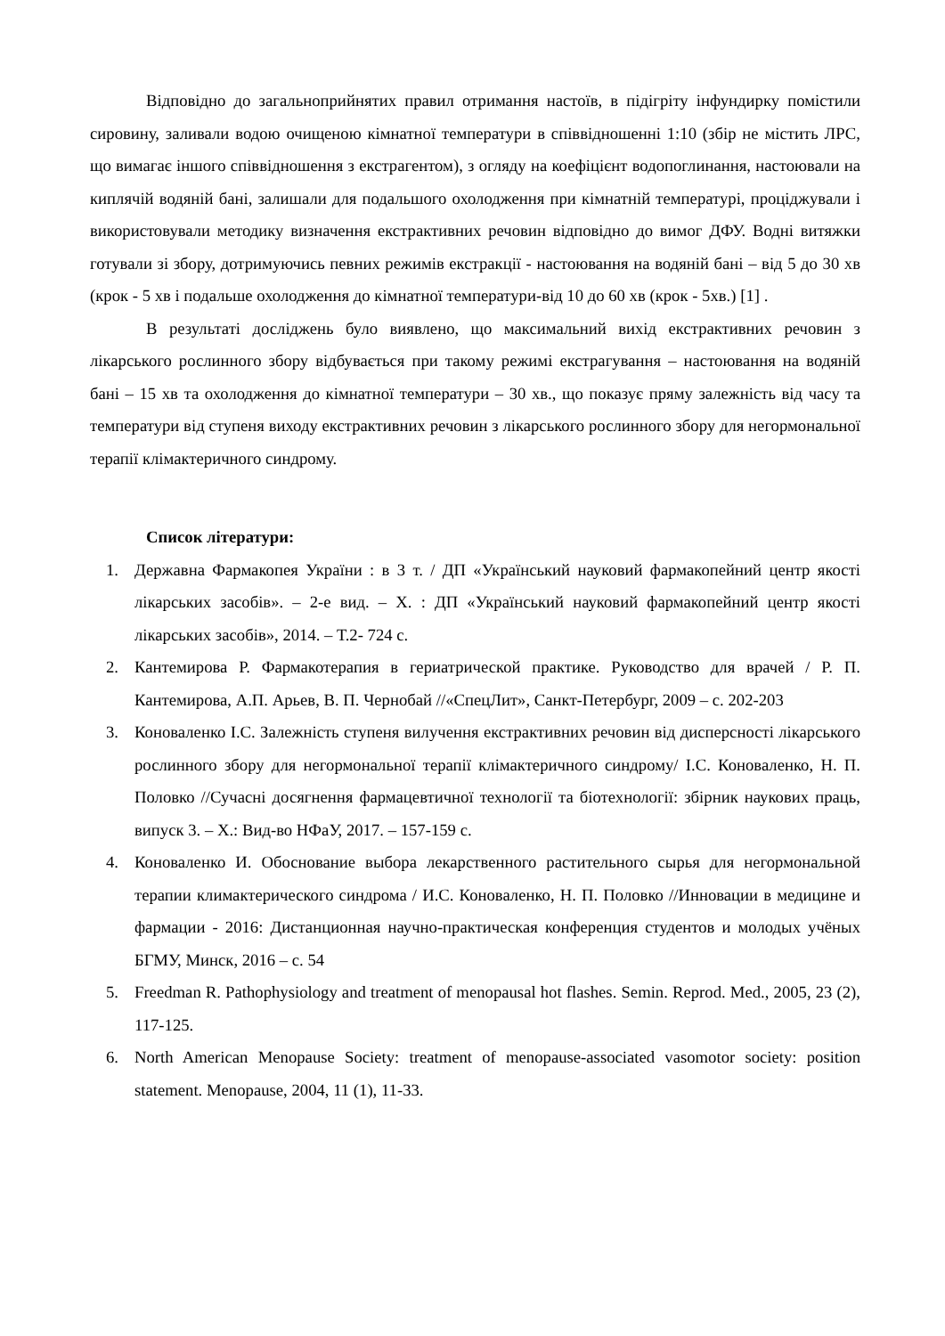Відповідно до загальноприйнятих правил отримання настоїв, в підігріту інфундирку помістили сировину, заливали водою очищеною кімнатної температури в співвідношенні 1:10 (збір не містить ЛРС, що вимагає іншого співвідношення з екстрагентом), з огляду на коефіцієнт водопоглинання, настоювали на киплячій водяній бані, залишали для подальшого охолодження при кімнатній температурі, проціджували і використовували методику визначення екстрактивних речовин відповідно до вимог ДФУ. Водні витяжки готували зі збору, дотримуючись певних режимів екстракції - настоювання на водяній бані – від 5 до 30 хв (крок - 5 хв і подальше охолодження до кімнатної температури-від 10 до 60 хв (крок - 5хв.) [1] .
В результаті досліджень було виявлено, що максимальний вихід екстрактивних речовин з лікарського рослинного збору відбувається при такому режимі екстрагування – настоювання на водяній бані – 15 хв та охолодження до кімнатної температури – 30 хв., що показує пряму залежність від часу та температури від ступеня виходу екстрактивних речовин з лікарського рослинного збору для негормональної терапії клімактеричного синдрому.
Список літератури:
1. Державна Фармакопея України : в 3 т. / ДП «Український науковий фармакопейний центр якості лікарських засобів». – 2-е вид. – Х. : ДП «Український науковий фармакопейний центр якості лікарських засобів», 2014. – Т.2- 724 с.
2. Кантемирова Р. Фармакотерапия в гериатрической практике. Руководство для врачей / Р. П. Кантемирова, А.П. Арьев, В. П. Чернобай //«СпецЛит», Санкт-Петербург, 2009 – с. 202-203
3. Коноваленко І.С. Залежність ступеня вилучення екстрактивних речовин від дисперсності лікарського рослинного збору для негормональної терапії клімактеричного синдрому/ І.С. Коноваленко, Н. П. Половко //Сучасні досягнення фармацевтичної технології та біотехнології: збірник наукових праць, випуск 3. – Х.: Вид-во НФаУ, 2017. – 157-159 с.
4. Коноваленко И. Обоснование выбора лекарственного растительного сырья для негормональной терапии климактерического синдрома / И.С. Коноваленко, Н. П. Половко //Инновации в медицине и фармации - 2016: Дистанционная научно-практическая конференция студентов и молодых учёных БГМУ, Минск, 2016 – с. 54
5. Freedman R. Pathophysiology and treatment of menopausal hot flashes. Semin. Reprod. Med., 2005, 23 (2), 117-125.
6. North American Menopause Society: treatment of menopause-associated vasomotor society: position statement. Menopause, 2004, 11 (1), 11-33.